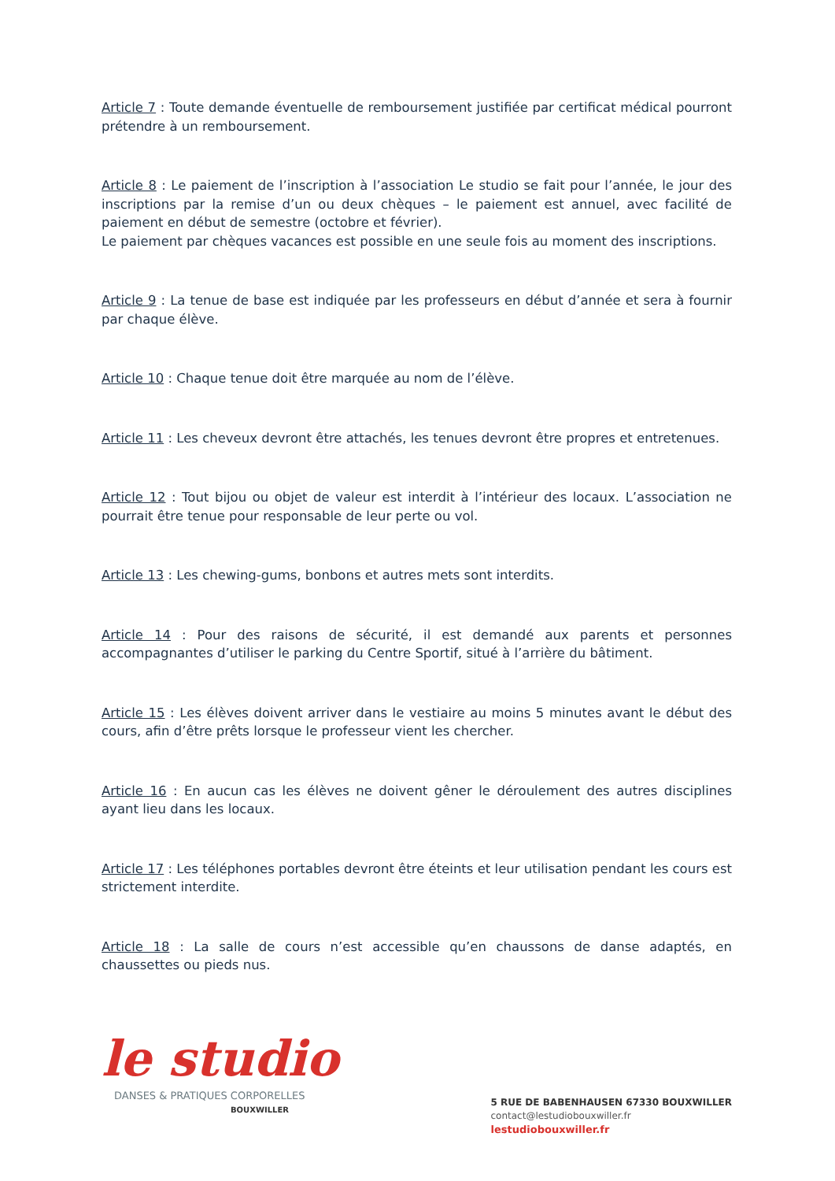Article 7 : Toute demande éventuelle de remboursement justifiée par certificat médical pourront prétendre à un remboursement.
Article 8 : Le paiement de l’inscription à l’association Le studio se fait pour l’année, le jour des inscriptions par la remise d’un ou deux chèques – le paiement est annuel, avec facilité de paiement en début de semestre (octobre et février).
Le paiement par chèques vacances est possible en une seule fois au moment des inscriptions.
Article 9 : La tenue de base est indiquée par les professeurs en début d’année et sera à fournir par chaque élève.
Article 10 : Chaque tenue doit être marquée au nom de l’élève.
Article 11 : Les cheveux devront être attachés, les tenues devront être propres et entretenues.
Article 12 : Tout bijou ou objet de valeur est interdit à l’intérieur des locaux. L’association ne pourrait être tenue pour responsable de leur perte ou vol.
Article 13 : Les chewing-gums, bonbons et autres mets sont interdits.
Article 14 : Pour des raisons de sécurité, il est demandé aux parents et personnes accompagnantes d’utiliser le parking du Centre Sportif, situé à l’arrière du bâtiment.
Article 15 : Les élèves doivent arriver dans le vestiaire au moins 5 minutes avant le début des cours, afin d’être prêts lorsque le professeur vient les chercher.
Article 16 : En aucun cas les élèves ne doivent gêner le déroulement des autres disciplines ayant lieu dans les locaux.
Article 17 : Les téléphones portables devront être éteints et leur utilisation pendant les cours est strictement interdite.
Article 18 : La salle de cours n’est accessible qu’en chaussons de danse adaptés, en chaussettes ou pieds nus.
le studio
DANSES & PRATIQUES CORPORELLES
BOUXWILLER
5 RUE DE BABENHAUSEN 67330 BOUXWILLER
contact@lestudiobouxwiller.fr
lestudiobouxwiller.fr